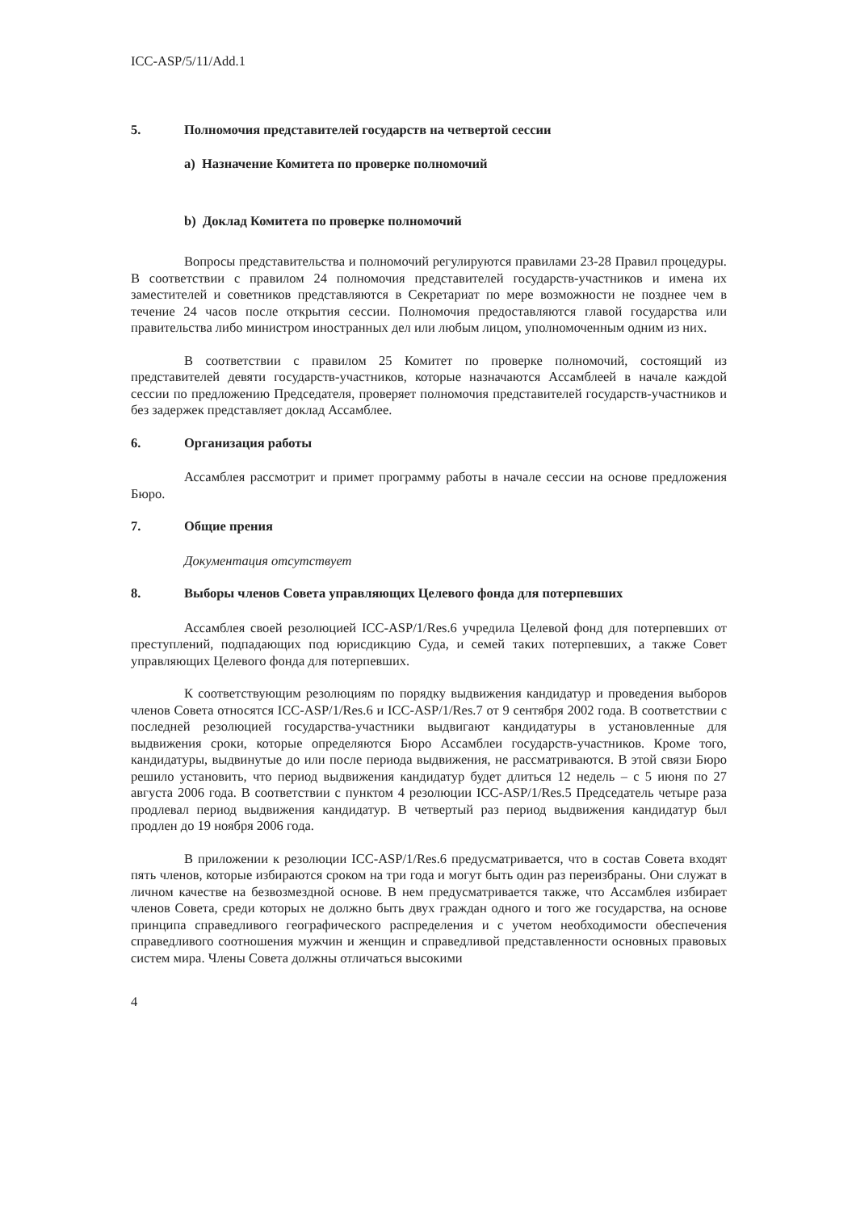ICC-ASP/5/11/Add.1
5. Полномочия представителей государств на четвертой сессии
a) Назначение Комитета по проверке полномочий
b) Доклад Комитета по проверке полномочий
Вопросы представительства и полномочий регулируются правилами 23-28 Правил процедуры. В соответствии с правилом 24 полномочия представителей государств-участников и имена их заместителей и советников представляются в Секретариат по мере возможности не позднее чем в течение 24 часов после открытия сессии. Полномочия предоставляются главой государства или правительства либо министром иностранных дел или любым лицом, уполномоченным одним из них.
В соответствии с правилом 25 Комитет по проверке полномочий, состоящий из представителей девяти государств-участников, которые назначаются Ассамблеей в начале каждой сессии по предложению Председателя, проверяет полномочия представителей государств-участников и без задержек представляет доклад Ассамблее.
6. Организация работы
Ассамблея рассмотрит и примет программу работы в начале сессии на основе предложения Бюро.
7. Общие прения
Документация отсутствует
8. Выборы членов Совета управляющих Целевого фонда для потерпевших
Ассамблея своей резолюцией ICC-ASP/1/Res.6 учредила Целевой фонд для потерпевших от преступлений, подпадающих под юрисдикцию Суда, и семей таких потерпевших, а также Совет управляющих Целевого фонда для потерпевших.
К соответствующим резолюциям по порядку выдвижения кандидатур и проведения выборов членов Совета относятся ICC-ASP/1/Res.6 и ICC-ASP/1/Res.7 от 9 сентября 2002 года. В соответствии с последней резолюцией государства-участники выдвигают кандидатуры в установленные для выдвижения сроки, которые определяются Бюро Ассамблеи государств-участников. Кроме того, кандидатуры, выдвинутые до или после периода выдвижения, не рассматриваются. В этой связи Бюро решило установить, что период выдвижения кандидатур будет длиться 12 недель – с 5 июня по 27 августа 2006 года. В соответствии с пунктом 4 резолюции ICC-ASP/1/Res.5 Председатель четыре раза продлевал период выдвижения кандидатур. В четвертый раз период выдвижения кандидатур был продлен до 19 ноября 2006 года.
В приложении к резолюции ICC-ASP/1/Res.6 предусматривается, что в состав Совета входят пять членов, которые избираются сроком на три года и могут быть один раз переизбраны. Они служат в личном качестве на безвозмездной основе. В нем предусматривается также, что Ассамблея избирает членов Совета, среди которых не должно быть двух граждан одного и того же государства, на основе принципа справедливого географического распределения и с учетом необходимости обеспечения справедливого соотношения мужчин и женщин и справедливой представленности основных правовых систем мира. Члены Совета должны отличаться высокими
4